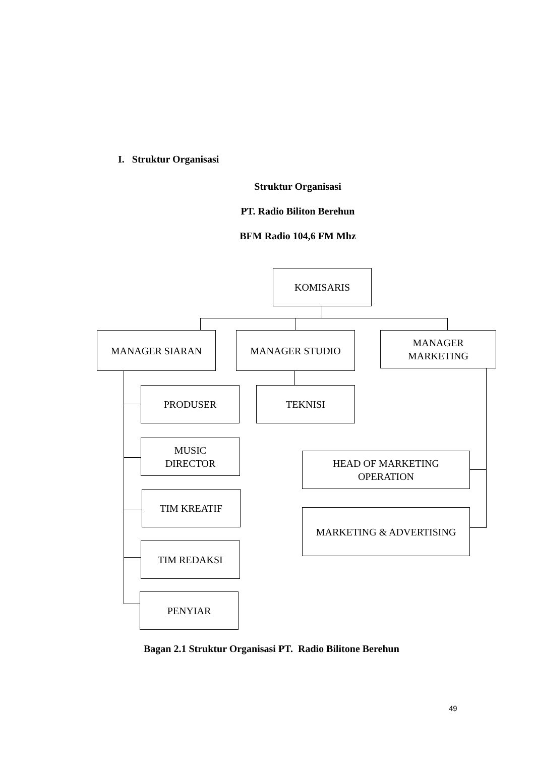I. Struktur Organisasi
Struktur Organisasi
PT. Radio Biliton Berehun
BFM Radio 104,6 FM Mhz
KOMISARIS
MANAGER SIARAN MANAGER STUDIO
MANAGER
MARKETING
PRODUSER TEKNISI
MUSIC
DIRECTOR
HEAD OF MARKETING
OPERATION
TIM KREATIF
MARKETING & ADVERTISING
TIM REDAKSI
PENYIAR
Bagan 2.1 Struktur Organisasi PT. Radio Bilitone Berehun
49